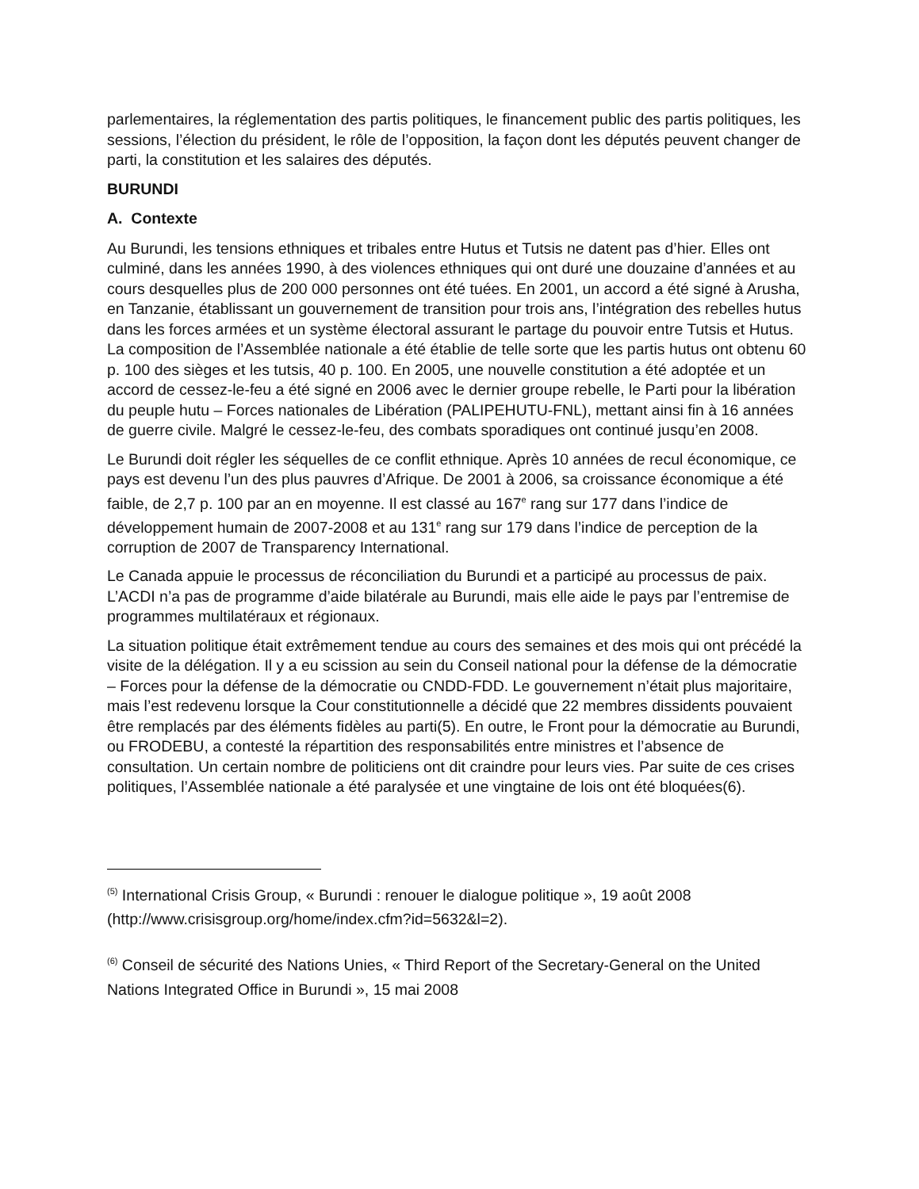parlementaires, la réglementation des partis politiques, le financement public des partis politiques, les sessions, l’élection du président, le rôle de l’opposition, la façon dont les députés peuvent changer de parti, la constitution et les salaires des députés.
BURUNDI
A. Contexte
Au Burundi, les tensions ethniques et tribales entre Hutus et Tutsis ne datent pas d’hier. Elles ont culminé, dans les années 1990, à des violences ethniques qui ont duré une douzaine d’années et au cours desquelles plus de 200 000 personnes ont été tuées. En 2001, un accord a été signé à Arusha, en Tanzanie, établissant un gouvernement de transition pour trois ans, l’intégration des rebelles hutus dans les forces armées et un système électoral assurant le partage du pouvoir entre Tutsis et Hutus. La composition de l’Assemblée nationale a été établie de telle sorte que les partis hutus ont obtenu 60 p. 100 des sièges et les tutsis, 40 p. 100. En 2005, une nouvelle constitution a été adoptée et un accord de cessez-le-feu a été signé en 2006 avec le dernier groupe rebelle, le Parti pour la libération du peuple hutu – Forces nationales de Libération (PALIPEHUTU-FNL), mettant ainsi fin à 16 années de guerre civile. Malgré le cessez-le-feu, des combats sporadiques ont continué jusqu’en 2008.
Le Burundi doit régler les séquelles de ce conflit ethnique. Après 10 années de recul économique, ce pays est devenu l’un des plus pauvres d’Afrique. De 2001 à 2006, sa croissance économique a été faible, de 2,7 p. 100 par an en moyenne. Il est classé au 167<sup>e</sup> rang sur 177 dans l’indice de développement humain de 2007-2008 et au 131<sup>e</sup> rang sur 179 dans l’indice de perception de la corruption de 2007 de Transparency International.
Le Canada appuie le processus de réconciliation du Burundi et a participé au processus de paix. L’ACDI n’a pas de programme d’aide bilatérale au Burundi, mais elle aide le pays par l’entremise de programmes multilatéraux et régionaux.
La situation politique était extrêmement tendue au cours des semaines et des mois qui ont précédé la visite de la délégation. Il y a eu scission au sein du Conseil national pour la défense de la démocratie – Forces pour la défense de la démocratie ou CNDD-FDD. Le gouvernement n’était plus majoritaire, mais l’est redevenu lorsque la Cour constitutionnelle a décidé que 22 membres dissidents pouvaient être remplacés par des éléments fidèles au parti(5). En outre, le Front pour la démocratie au Burundi, ou FRODEBU, a contesté la répartition des responsabilités entre ministres et l’absence de consultation. Un certain nombre de politiciens ont dit craindre pour leurs vies. Par suite de ces crises politiques, l’Assemblée nationale a été paralysée et une vingtaine de lois ont été bloquées(6).
<sup>(5)</sup> International Crisis Group, « Burundi : renouer le dialogue politique », 19 août 2008 (http://www.crisisgroup.org/home/index.cfm?id=5632&l=2).
<sup>(6)</sup> Conseil de sécurité des Nations Unies, « Third Report of the Secretary-General on the United Nations Integrated Office in Burundi », 15 mai 2008